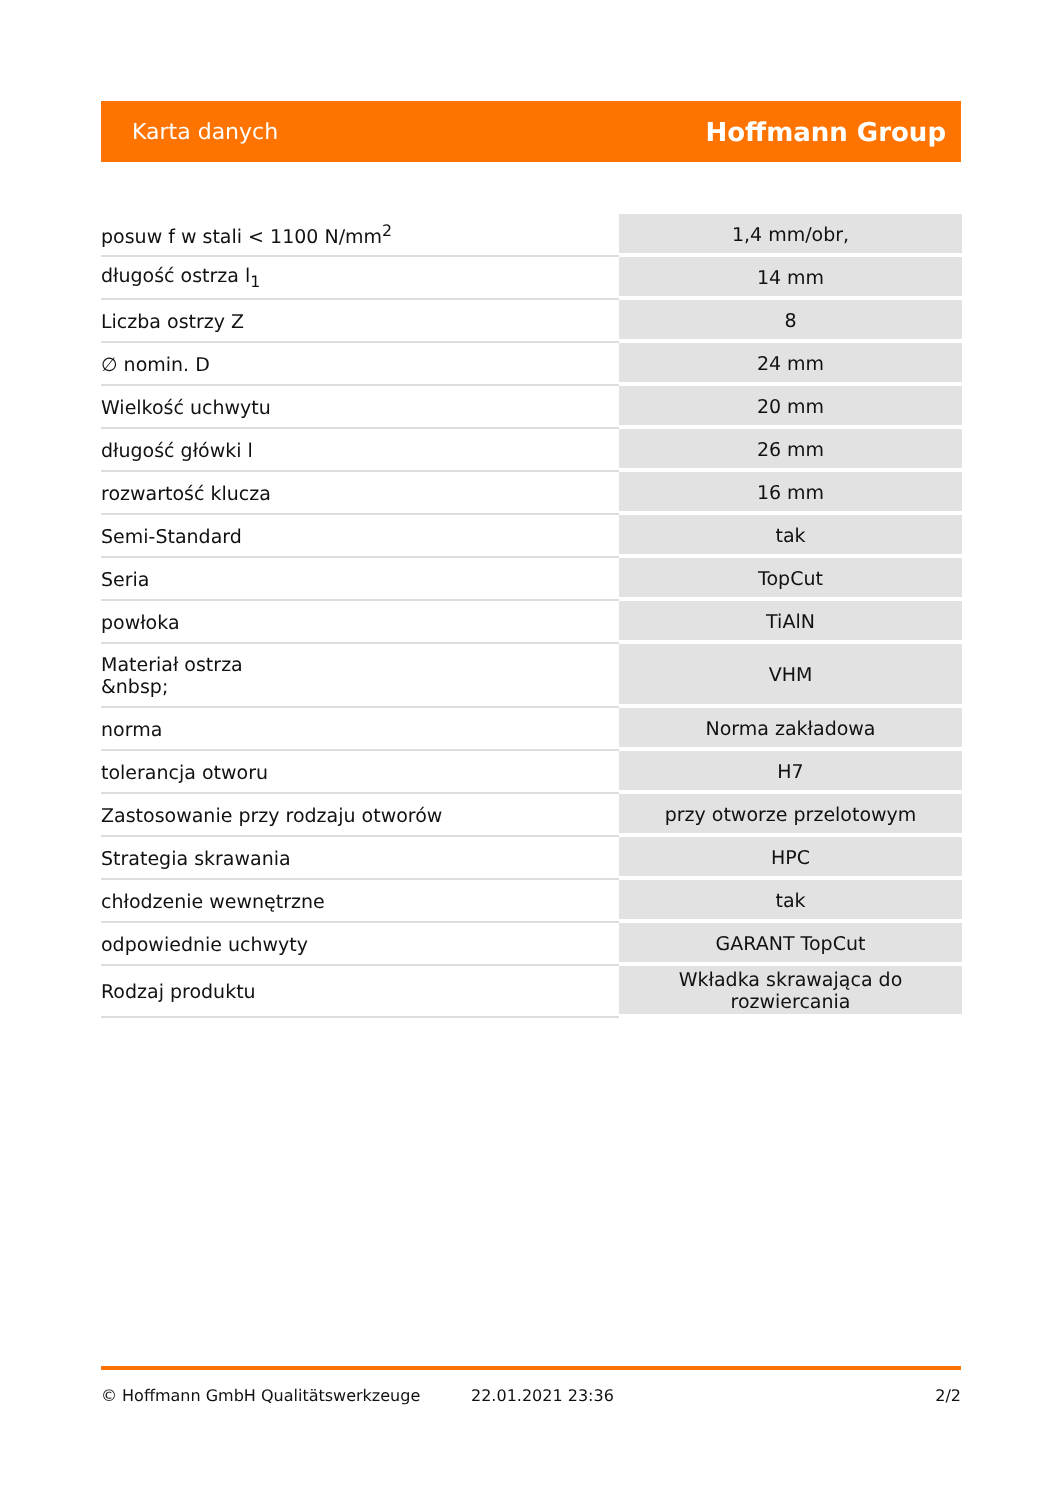Karta danych Hoffmann Group
| posuw f w stali < 1100 N/mm<sup>2</sup> | 1,4 mm/obr, |
| długość ostrza l<sub>1</sub> | 14 mm |
| Liczba ostrzy Z | 8 |
| ∅ nomin. D | 24 mm |
| Wielkość uchwytu | 20 mm |
| długość główki l | 26 mm |
| rozwartość klucza | 16 mm |
| Semi-Standard | tak |
| Seria | TopCut |
| powłoka | TiAlN |
| Materiał ostrza &nbsp; | VHM |
| norma | Norma zakładowa |
| tolerancja otworu | H7 |
| Zastosowanie przy rodzaju otworów | przy otworze przelotowym |
| Strategia skrawania | HPC |
| chłodzenie wewnętrzne | tak |
| odpowiednie uchwyty | GARANT TopCut |
| Rodzaj produktu | Wkładka skrawająca do rozwiercania |
© Hoffmann GmbH Qualitätswerkzeuge 22.01.2021 23:36 2/2